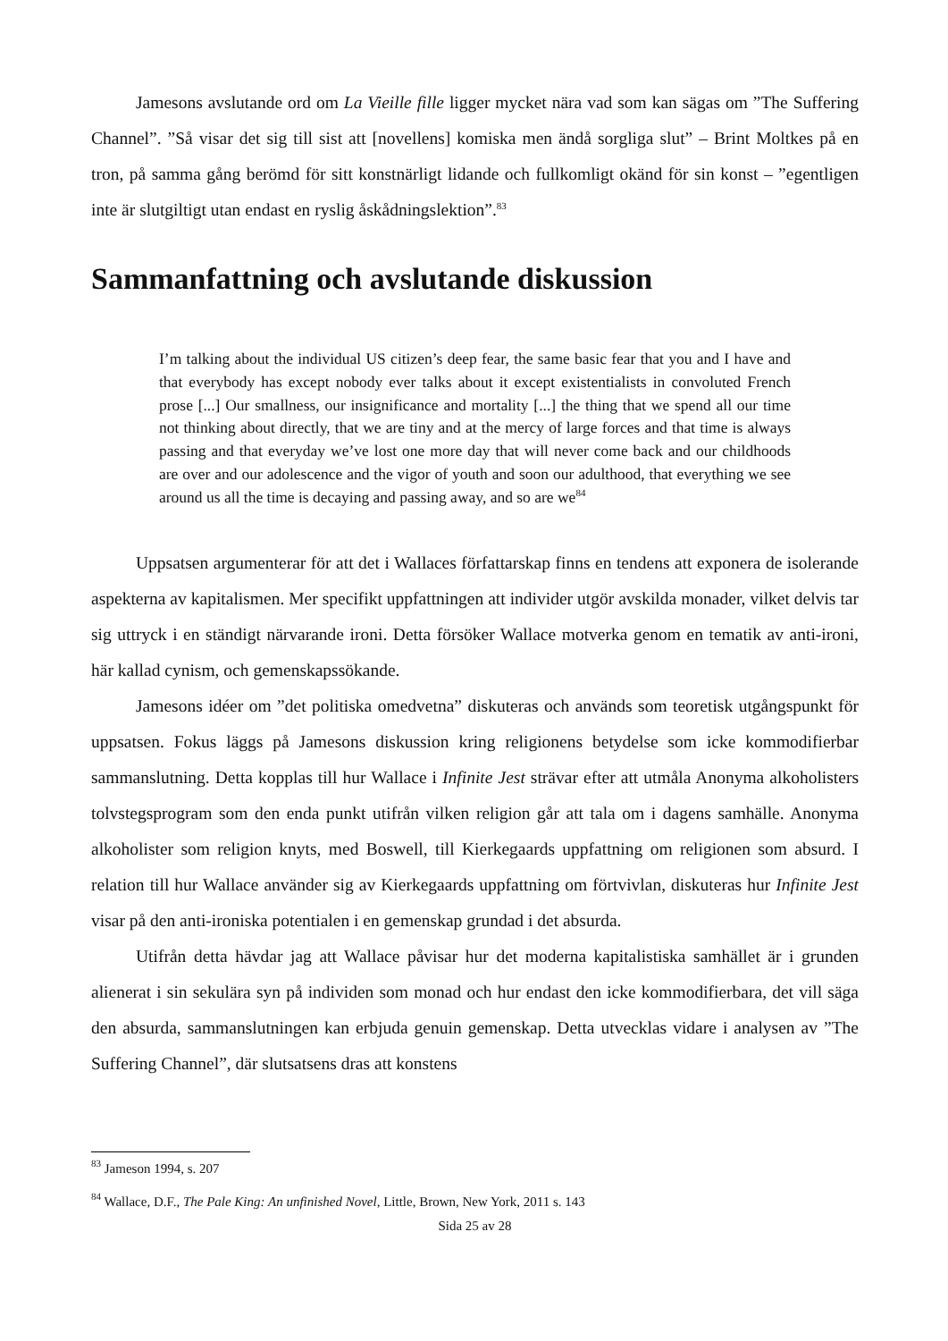Jamesons avslutande ord om La Vieille fille ligger mycket nära vad som kan sägas om ”The Suffering Channel”. ”Så visar det sig till sist att [novellens] komiska men ändå sorgliga slut” – Brint Moltkes på en tron, på samma gång berömd för sitt konstnärligt lidande och fullkomligt okänd för sin konst – ”egentligen inte är slutgiltigt utan endast en ryslig åskådningslektion”.<sup>83</sup>
Sammanfattning och avslutande diskussion
I’m talking about the individual US citizen’s deep fear, the same basic fear that you and I have and that everybody has except nobody ever talks about it except existentialists in convoluted French prose [...] Our smallness, our insignificance and mortality [...] the thing that we spend all our time not thinking about directly, that we are tiny and at the mercy of large forces and that time is always passing and that everyday we’ve lost one more day that will never come back and our childhoods are over and our adolescence and the vigor of youth and soon our adulthood, that everything we see around us all the time is decaying and passing away, and so are we<sup>84</sup>
Uppsatsen argumenterar för att det i Wallaces författarskap finns en tendens att exponera de isolerande aspekterna av kapitalismen. Mer specifikt uppfattningen att individer utgör avskilda monader, vilket delvis tar sig uttryck i en ständigt närvarande ironi. Detta försöker Wallace motverka genom en tematik av anti-ironi, här kallad cynism, och gemenskapssökande.
Jamesons idéer om ”det politiska omedvetna” diskuteras och används som teoretisk utgångspunkt för uppsatsen. Fokus läggs på Jamesons diskussion kring religionens betydelse som icke kommodifierbar sammanslutning. Detta kopplas till hur Wallace i Infinite Jest strävar efter att utmåla Anonyma alkoholisters tolvstegsprogram som den enda punkt utifrån vilken religion går att tala om i dagens samhälle. Anonyma alkoholister som religion knyts, med Boswell, till Kierkegaards uppfattning om religionen som absurd. I relation till hur Wallace använder sig av Kierkegaards uppfattning om förtvivlan, diskuteras hur Infinite Jest visar på den anti-ironiska potentialen i en gemenskap grundad i det absurda.
Utifrån detta hävdar jag att Wallace påvisar hur det moderna kapitalistiska samhället är i grunden alienerat i sin sekulära syn på individen som monad och hur endast den icke kommodifierbara, det vill säga den absurda, sammanslutningen kan erbjuda genuin gemenskap. Detta utvecklas vidare i analysen av ”The Suffering Channel”, där slutsatsens dras att konstens
<sup>83</sup> Jameson 1994, s. 207
<sup>84</sup> Wallace, D.F., The Pale King: An unfinished Novel, Little, Brown, New York, 2011 s. 143
Sida 25 av 28